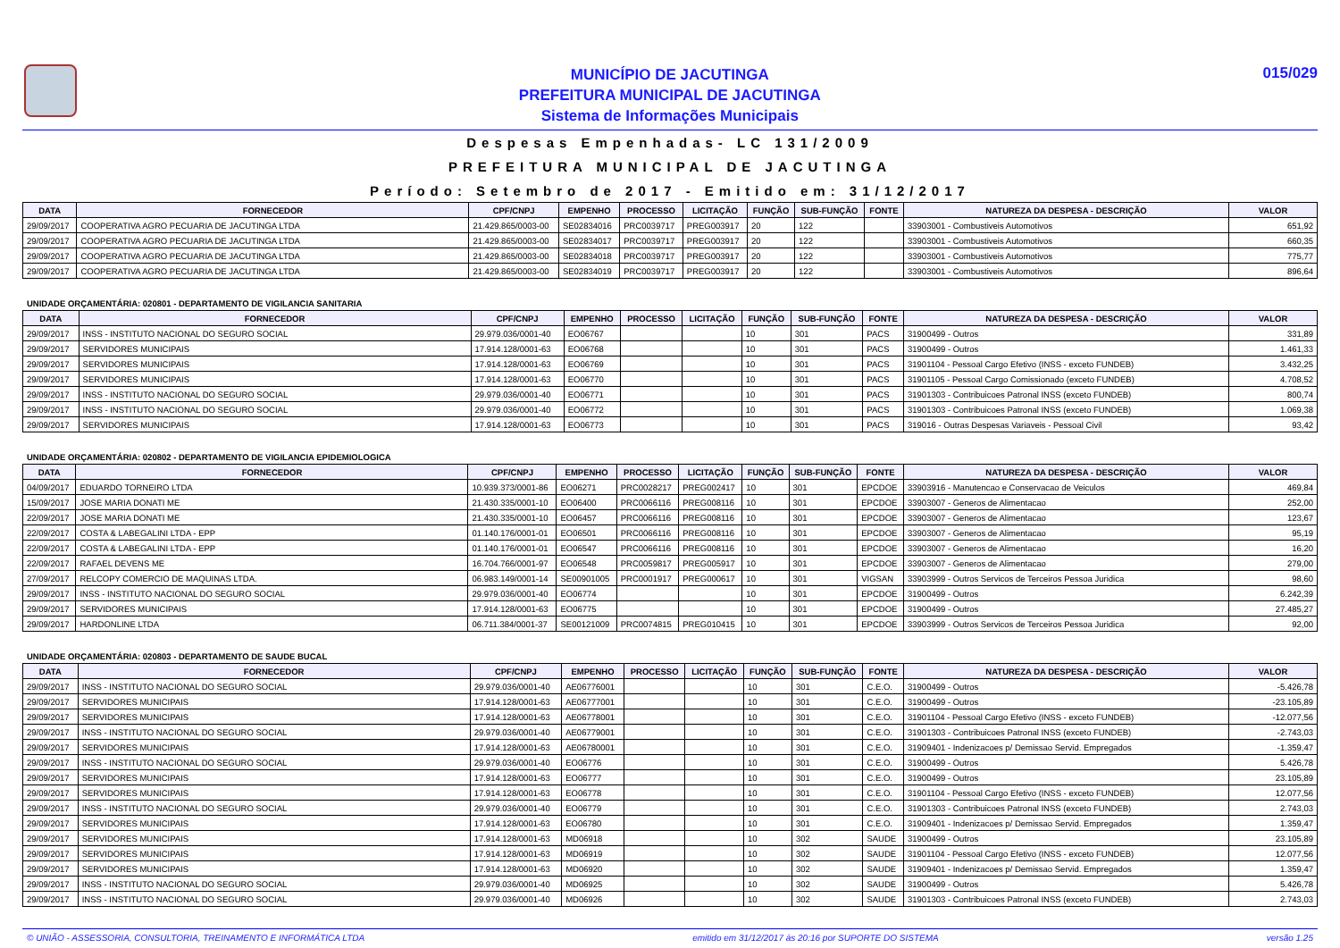MUNICÍPIO DE JACUTINGA
PREFEITURA MUNICIPAL DE JACUTINGA
Sistema de Informações Municipais
015/029
Despesas Empenhadas- LC 131/2009
PREFEITURA MUNICIPAL DE JACUTINGA
Período: Setembro de 2017 - Emitido em: 31/12/2017
| DATA | FORNECEDOR | CPF/CNPJ | EMPENHO | PROCESSO | LICITAÇÃO | FUNÇÃO | SUB-FUNÇÃO | FONTE | NATUREZA DA DESPESA - DESCRIÇÃO | VALOR |
| --- | --- | --- | --- | --- | --- | --- | --- | --- | --- | --- |
| 29/09/2017 | COOPERATIVA AGRO PECUARIA DE JACUTINGA LTDA | 21.429.865/0003-00 | SE02834016 | PRC0039717 | PREG003917 | 20 | 122 | | 33903001 - Combustiveis Automotivos | 651,92 |
| 29/09/2017 | COOPERATIVA AGRO PECUARIA DE JACUTINGA LTDA | 21.429.865/0003-00 | SE02834017 | PRC0039717 | PREG003917 | 20 | 122 | | 33903001 - Combustiveis Automotivos | 660,35 |
| 29/09/2017 | COOPERATIVA AGRO PECUARIA DE JACUTINGA LTDA | 21.429.865/0003-00 | SE02834018 | PRC0039717 | PREG003917 | 20 | 122 | | 33903001 - Combustiveis Automotivos | 775,77 |
| 29/09/2017 | COOPERATIVA AGRO PECUARIA DE JACUTINGA LTDA | 21.429.865/0003-00 | SE02834019 | PRC0039717 | PREG003917 | 20 | 122 | | 33903001 - Combustiveis Automotivos | 896,64 |
UNIDADE ORÇAMENTÁRIA: 020801 - DEPARTAMENTO DE VIGILANCIA SANITARIA
| DATA | FORNECEDOR | CPF/CNPJ | EMPENHO | PROCESSO | LICITAÇÃO | FUNÇÃO | SUB-FUNÇÃO | FONTE | NATUREZA DA DESPESA - DESCRIÇÃO | VALOR |
| --- | --- | --- | --- | --- | --- | --- | --- | --- | --- | --- |
| 29/09/2017 | INSS - INSTITUTO NACIONAL DO SEGURO SOCIAL | 29.979.036/0001-40 | EO06767 | | | 10 | 301 | PACS | 31900499 - Outros | 331,89 |
| 29/09/2017 | SERVIDORES MUNICIPAIS | 17.914.128/0001-63 | EO06768 | | | 10 | 301 | PACS | 31900499 - Outros | 1.461,33 |
| 29/09/2017 | SERVIDORES MUNICIPAIS | 17.914.128/0001-63 | EO06769 | | | 10 | 301 | PACS | 31901104 - Pessoal Cargo Efetivo (INSS - exceto FUNDEB) | 3.432,25 |
| 29/09/2017 | SERVIDORES MUNICIPAIS | 17.914.128/0001-63 | EO06770 | | | 10 | 301 | PACS | 31901105 - Pessoal Cargo Comissionado (exceto FUNDEB) | 4.708,52 |
| 29/09/2017 | INSS - INSTITUTO NACIONAL DO SEGURO SOCIAL | 29.979.036/0001-40 | EO06771 | | | 10 | 301 | PACS | 31901303 - Contribuicoes Patronal INSS (exceto FUNDEB) | 800,74 |
| 29/09/2017 | INSS - INSTITUTO NACIONAL DO SEGURO SOCIAL | 29.979.036/0001-40 | EO06772 | | | 10 | 301 | PACS | 31901303 - Contribuicoes Patronal INSS (exceto FUNDEB) | 1.069,38 |
| 29/09/2017 | SERVIDORES MUNICIPAIS | 17.914.128/0001-63 | EO06773 | | | 10 | 301 | PACS | 319016 - Outras Despesas Variaveis - Pessoal Civil | 93,42 |
UNIDADE ORÇAMENTÁRIA: 020802 - DEPARTAMENTO DE VIGILANCIA EPIDEMIOLOGICA
| DATA | FORNECEDOR | CPF/CNPJ | EMPENHO | PROCESSO | LICITAÇÃO | FUNÇÃO | SUB-FUNÇÃO | FONTE | NATUREZA DA DESPESA - DESCRIÇÃO | VALOR |
| --- | --- | --- | --- | --- | --- | --- | --- | --- | --- | --- |
| 04/09/2017 | EDUARDO TORNEIRO LTDA | 10.939.373/0001-86 | EO06271 | PRC0028217 | PREG002417 | 10 | 301 | EPCDOE | 33903916 - Manutencao e Conservacao de Veiculos | 469,84 |
| 15/09/2017 | JOSE MARIA DONATI ME | 21.430.335/0001-10 | EO06400 | PRC0066116 | PREG008116 | 10 | 301 | EPCDOE | 33903007 - Generos de Alimentacao | 252,00 |
| 22/09/2017 | JOSE MARIA DONATI ME | 21.430.335/0001-10 | EO06457 | PRC0066116 | PREG008116 | 10 | 301 | EPCDOE | 33903007 - Generos de Alimentacao | 123,67 |
| 22/09/2017 | COSTA & LABEGALINI LTDA - EPP | 01.140.176/0001-01 | EO06501 | PRC0066116 | PREG008116 | 10 | 301 | EPCDOE | 33903007 - Generos de Alimentacao | 95,19 |
| 22/09/2017 | COSTA & LABEGALINI LTDA - EPP | 01.140.176/0001-01 | EO06547 | PRC0066116 | PREG008116 | 10 | 301 | EPCDOE | 33903007 - Generos de Alimentacao | 16,20 |
| 22/09/2017 | RAFAEL DEVENS ME | 16.704.766/0001-97 | EO06548 | PRC0059817 | PREG005917 | 10 | 301 | EPCDOE | 33903007 - Generos de Alimentacao | 279,00 |
| 27/09/2017 | RELCOPY COMERCIO DE MAQUINAS LTDA. | 06.983.149/0001-14 | SE00901005 | PRC0001917 | PREG000617 | 10 | 301 | VIGSAN | 33903999 - Outros Servicos de Terceiros Pessoa Juridica | 98,60 |
| 29/09/2017 | INSS - INSTITUTO NACIONAL DO SEGURO SOCIAL | 29.979.036/0001-40 | EO06774 | | | 10 | 301 | EPCDOE | 31900499 - Outros | 6.242,39 |
| 29/09/2017 | SERVIDORES MUNICIPAIS | 17.914.128/0001-63 | EO06775 | | | 10 | 301 | EPCDOE | 31900499 - Outros | 27.485,27 |
| 29/09/2017 | HARDONLINE LTDA | 06.711.384/0001-37 | SE00121009 | PRC0074815 | PREG010415 | 10 | 301 | EPCDOE | 33903999 - Outros Servicos de Terceiros Pessoa Juridica | 92,00 |
UNIDADE ORÇAMENTÁRIA: 020803 - DEPARTAMENTO DE SAUDE BUCAL
| DATA | FORNECEDOR | CPF/CNPJ | EMPENHO | PROCESSO | LICITAÇÃO | FUNÇÃO | SUB-FUNÇÃO | FONTE | NATUREZA DA DESPESA - DESCRIÇÃO | VALOR |
| --- | --- | --- | --- | --- | --- | --- | --- | --- | --- | --- |
| 29/09/2017 | INSS - INSTITUTO NACIONAL DO SEGURO SOCIAL | 29.979.036/0001-40 | AE06776001 | | | 10 | 301 | C.E.O. | 31900499 - Outros | -5.426,78 |
| 29/09/2017 | SERVIDORES MUNICIPAIS | 17.914.128/0001-63 | AE06777001 | | | 10 | 301 | C.E.O. | 31900499 - Outros | -23.105,89 |
| 29/09/2017 | SERVIDORES MUNICIPAIS | 17.914.128/0001-63 | AE06778001 | | | 10 | 301 | C.E.O. | 31901104 - Pessoal Cargo Efetivo (INSS - exceto FUNDEB) | -12.077,56 |
| 29/09/2017 | INSS - INSTITUTO NACIONAL DO SEGURO SOCIAL | 29.979.036/0001-40 | AE06779001 | | | 10 | 301 | C.E.O. | 31901303 - Contribuicoes Patronal INSS (exceto FUNDEB) | -2.743,03 |
| 29/09/2017 | SERVIDORES MUNICIPAIS | 17.914.128/0001-63 | AE06780001 | | | 10 | 301 | C.E.O. | 31909401 - Indenizacoes p/ Demissao Servid. Empregados | -1.359,47 |
| 29/09/2017 | INSS - INSTITUTO NACIONAL DO SEGURO SOCIAL | 29.979.036/0001-40 | EO06776 | | | 10 | 301 | C.E.O. | 31900499 - Outros | 5.426,78 |
| 29/09/2017 | SERVIDORES MUNICIPAIS | 17.914.128/0001-63 | EO06777 | | | 10 | 301 | C.E.O. | 31900499 - Outros | 23.105,89 |
| 29/09/2017 | SERVIDORES MUNICIPAIS | 17.914.128/0001-63 | EO06778 | | | 10 | 301 | C.E.O. | 31901104 - Pessoal Cargo Efetivo (INSS - exceto FUNDEB) | 12.077,56 |
| 29/09/2017 | INSS - INSTITUTO NACIONAL DO SEGURO SOCIAL | 29.979.036/0001-40 | EO06779 | | | 10 | 301 | C.E.O. | 31901303 - Contribuicoes Patronal INSS (exceto FUNDEB) | 2.743,03 |
| 29/09/2017 | SERVIDORES MUNICIPAIS | 17.914.128/0001-63 | EO06780 | | | 10 | 301 | C.E.O. | 31909401 - Indenizacoes p/ Demissao Servid. Empregados | 1.359,47 |
| 29/09/2017 | SERVIDORES MUNICIPAIS | 17.914.128/0001-63 | MD06918 | | | 10 | 302 | SAUDE | 31900499 - Outros | 23.105,89 |
| 29/09/2017 | SERVIDORES MUNICIPAIS | 17.914.128/0001-63 | MD06919 | | | 10 | 302 | SAUDE | 31901104 - Pessoal Cargo Efetivo (INSS - exceto FUNDEB) | 12.077,56 |
| 29/09/2017 | SERVIDORES MUNICIPAIS | 17.914.128/0001-63 | MD06920 | | | 10 | 302 | SAUDE | 31909401 - Indenizacoes p/ Demissao Servid. Empregados | 1.359,47 |
| 29/09/2017 | INSS - INSTITUTO NACIONAL DO SEGURO SOCIAL | 29.979.036/0001-40 | MD06925 | | | 10 | 302 | SAUDE | 31900499 - Outros | 5.426,78 |
| 29/09/2017 | INSS - INSTITUTO NACIONAL DO SEGURO SOCIAL | 29.979.036/0001-40 | MD06926 | | | 10 | 302 | SAUDE | 31901303 - Contribuicoes Patronal INSS (exceto FUNDEB) | 2.743,03 |
© UNIÃO - ASSESSORIA, CONSULTORIA, TREINAMENTO E INFORMÁTICA LTDA emitido em 31/12/2017 às 20:16 por SUPORTE DO SISTEMA versão 1.25